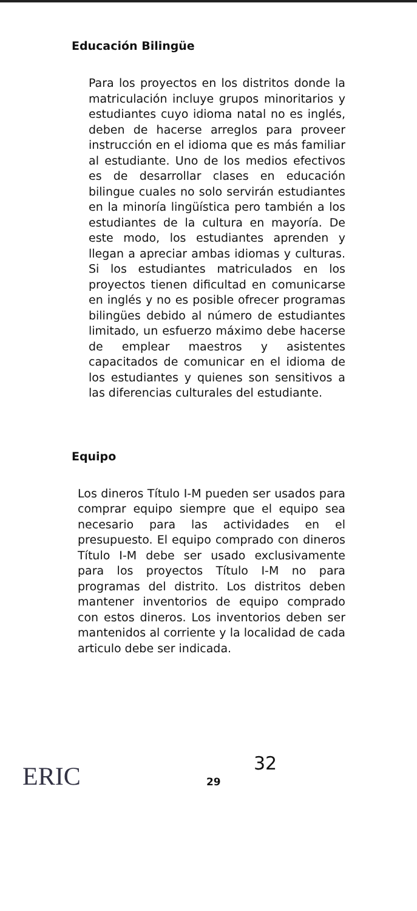Educación Bilingüe
Para los proyectos en los distritos donde la matriculación incluye grupos minoritarios y estudiantes cuyo idioma natal no es inglés, deben de hacerse arreglos para proveer instrucción en el idioma que es más familiar al estudiante. Uno de los medios efectivos es de desarrollar clases en educación bilingue cuales no solo servirán estudiantes en la minoría lingüística pero también a los estudiantes de la cultura en mayoría. De este modo, los estudiantes aprenden y llegan a apreciar ambas idiomas y culturas. Si los estudiantes matriculados en los proyectos tienen dificultad en comunicarse en inglés y no es posible ofrecer programas bilingües debido al número de estudiantes limitado, un esfuerzo máximo debe hacerse de emplear maestros y asistentes capacitados de comunicar en el idioma de los estudiantes y quienes son sensitivos a las diferencias culturales del estudiante.
Equipo
Los dineros Título I-M pueden ser usados para comprar equipo siempre que el equipo sea necesario para las actividades en el presupuesto. El equipo comprado con dineros Título I-M debe ser usado exclusivamente para los proyectos Título I-M no para programas del distrito. Los distritos deben mantener inventorios de equipo comprado con estos dineros. Los inventorios deben ser mantenidos al corriente y la localidad de cada articulo debe ser indicada.
ERIC 32
29